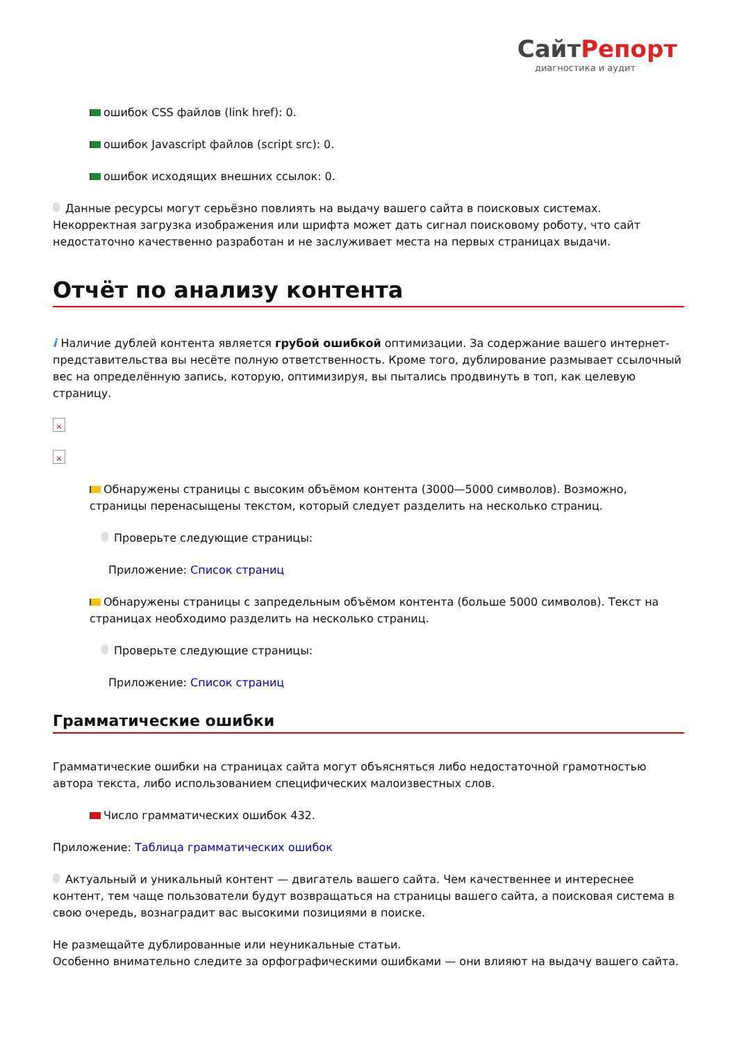СайтРепорт
диагностика и аудит
ошибок CSS файлов (link href): 0.
ошибок Javascript файлов (script src): 0.
ошибок исходящих внешних ссылок: 0.
Данные ресурсы могут серьёзно повлиять на выдачу вашего сайта в поисковых системах. Некорректная загрузка изображения или шрифта может дать сигнал поисковому роботу, что сайт недостаточно качественно разработан и не заслуживает места на первых страницах выдачи.
Отчёт по анализу контента
i Наличие дублей контента является грубой ошибкой оптимизации. За содержание вашего интернет-представительства вы несёте полную ответственность. Кроме того, дублирование размывает ссылочный вес на определённую запись, которую, оптимизируя, вы пытались продвинуть в топ, как целевую страницу.
×
×
Обнаружены страницы с высоким объёмом контента (3000—5000 символов). Возможно, страницы перенасыщены текстом, который следует разделить на несколько страниц.
Проверьте следующие страницы:
Приложение: Список страниц
Обнаружены страницы с запредельным объёмом контента (больше 5000 символов). Текст на страницах необходимо разделить на несколько страниц.
Проверьте следующие страницы:
Приложение: Список страниц
Грамматические ошибки
Грамматические ошибки на страницах сайта могут объясняться либо недостаточной грамотностью автора текста, либо использованием специфических малоизвестных слов.
Число грамматических ошибок 432.
Приложение: Таблица грамматических ошибок
Актуальный и уникальный контент — двигатель вашего сайта. Чем качественнее и интереснее контент, тем чаще пользователи будут возвращаться на страницы вашего сайта, а поисковая система в свою очередь, вознаградит вас высокими позициями в поиске.
Не размещайте дублированные или неуникальные статьи.
Особенно внимательно следите за орфографическими ошибками — они влияют на выдачу вашего сайта.